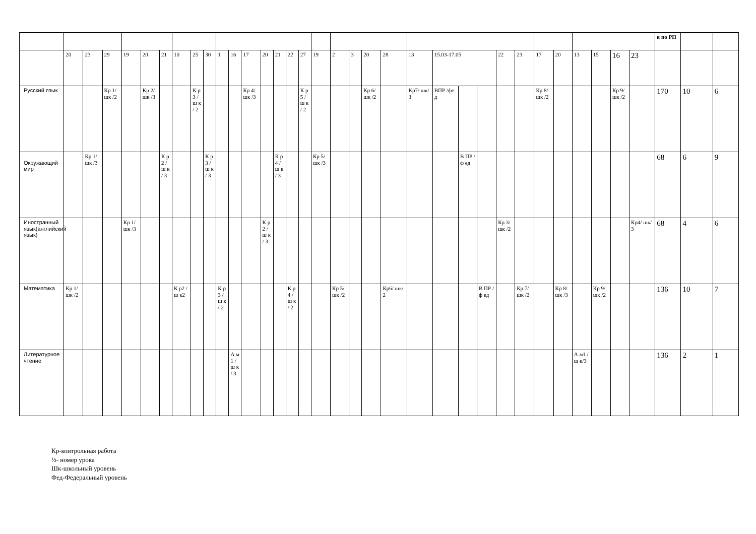| | | | | | | | | | | | | | | | | | | | | | | | | | | | | | | | | | | в по РП | | |
| | 20 | 23 | 29 | 19 | 20 | 21 | 10 | 25 | 30 | 1 | 16 | 17 | 20 | 21 | 22 | 27 | 19 | 2 | 3 | 20 | 28 | 13 | 15.03-17.05 | | | 22 | 23 | 17 | 20 | 13 | 15 | 16 | 23 | | | |
| Русский язык | | | Кр 1/ шк /2 | | Кр 2/ шк /3 | | | К р 3 / ш к / 2 | | | | Кр 4/ шк /3 | | | | К р 5 / ш к / 2 | | | | Кр 6/ шк /2 | | Кр7/ шк/3 | ВПР /фед | | | | | Кр 8/ шк /2 | | | | Кр 9/ шк /2 | | 170 | 10 | 6 |
| Окружающий мир | | Кр 1/ шк /3 | | | | К р 2 / ш к / 3 | | | К р 3 / ш к / 3 | | | | | К р 4 / ш к / 3 | | | Кр 5/ шк /3 | | | | | | | В ПР /ф ед | | | | | | | | | | 68 | 6 | 9 |
| Иностранный язык(английский язык) | | | | Кр 1/ шк /3 | | | | | | | | | К р 2 / ш к / 3 | | | | | | | | | | | | | Кр 3/ шк /2 | | | | | | | Кр4/ шк/3 | 68 | 4 | 6 |
| Математика | Кр 1/ шк /2 | | | | | | К р2 / ш к2 | | | К р 3 / ш к / 2 | | | | | К р 4 / ш к / 2 | | | Кр 5/ шк /2 | | | Кр6/ шк/2 | | | | В ПР /ф ед | | Кр 7/ шк /2 | | Кр 8/ шк /3 | | Кр 9/ шк /2 | | | 136 | 10 | 7 |
| Литературное чтение | | | | | | | | | | | А м 1 / ш к / 3 | | | | | | | | | | | | | | | | | | | А м1 /ш к/3 | | | | 136 | 2 | 1 |
Кр-контрольная работа
½- номер урока
Шк-школьный уровень
Фед-Федеральный уровень